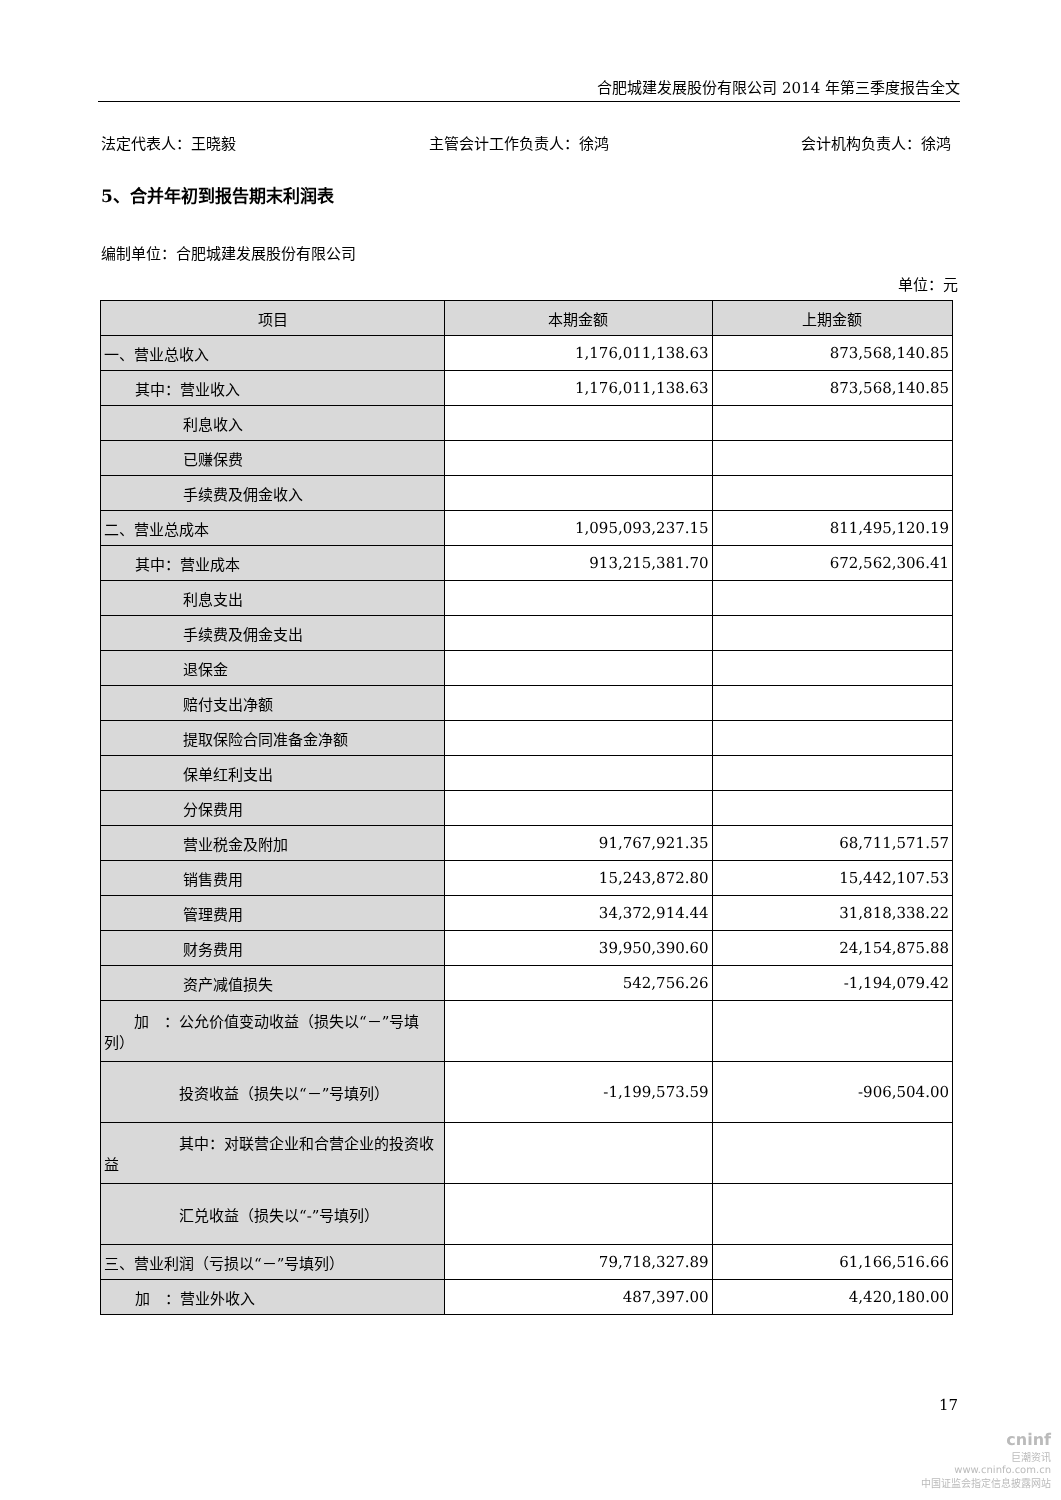合肥城建发展股份有限公司 2014 年第三季度报告全文
法定代表人：王晓毅 主管会计工作负责人：徐鸿 会计机构负责人：徐鸿
5、合并年初到报告期末利润表
编制单位：合肥城建发展股份有限公司
单位：元
| 项目 | 本期金额 | 上期金额 |
| --- | --- | --- |
| 一、营业总收入 | 1,176,011,138.63 | 873,568,140.85 |
| 其中：营业收入 | 1,176,011,138.63 | 873,568,140.85 |
| 利息收入 | | |
| 已赚保费 | | |
| 手续费及佣金收入 | | |
| 二、营业总成本 | 1,095,093,237.15 | 811,495,120.19 |
| 其中：营业成本 | 913,215,381.70 | 672,562,306.41 |
| 利息支出 | | |
| 手续费及佣金支出 | | |
| 退保金 | | |
| 赔付支出净额 | | |
| 提取保险合同准备金净额 | | |
| 保单红利支出 | | |
| 分保费用 | | |
| 营业税金及附加 | 91,767,921.35 | 68,711,571.57 |
| 销售费用 | 15,243,872.80 | 15,442,107.53 |
| 管理费用 | 34,372,914.44 | 31,818,338.22 |
| 财务费用 | 39,950,390.60 | 24,154,875.88 |
| 资产减值损失 | 542,756.26 | -1,194,079.42 |
| 加 ：公允价值变动收益（损失以“－”号填列） | | |
| 投资收益（损失以“－”号填列） | -1,199,573.59 | -906,504.00 |
| 其中：对联营企业和合营企业的投资收益 | | |
| 汇兑收益（损失以“-”号填列） | | |
| 三、营业利润（亏损以“－”号填列） | 79,718,327.89 | 61,166,516.66 |
| 加 ：营业外收入 | 487,397.00 | 4,420,180.00 |
17
cninf
巨潮资讯
www.cninfo.com.cn
中国证监会指定信息披露网站